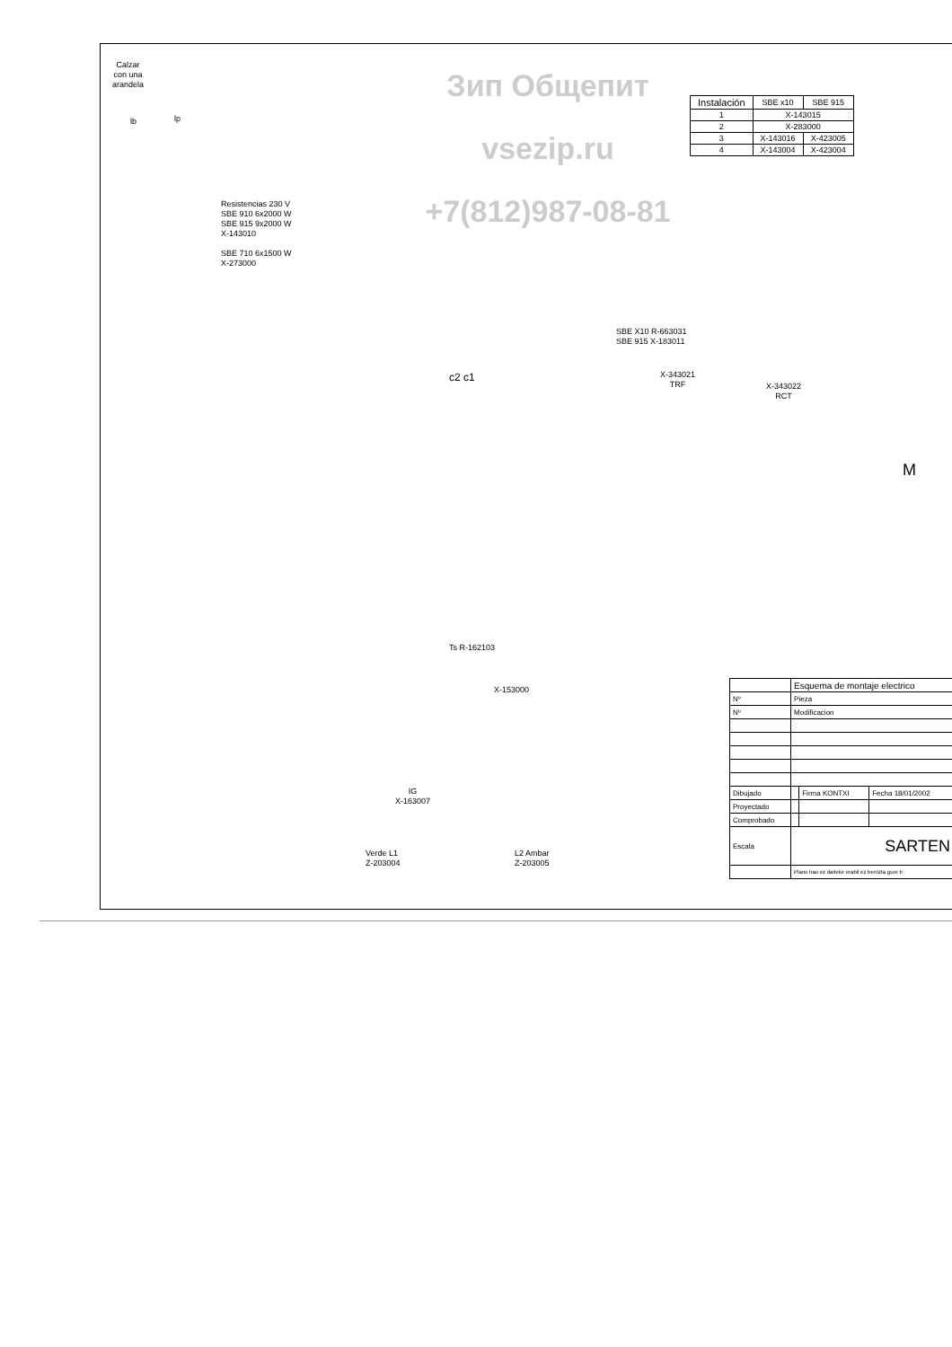Зип Общепит
vsezip.ru
+7(812)987-08-81
| Instalación | SBE x10 | SBE 915 |
| --- | --- | --- |
| 1 | X-143015 | |
| 2 | X-283000 | |
| 3 | X-143016 | X-423005 |
| 4 | X-143004 | X-423004 |
Calzar
con una
arandela
lb lp
Resistencias 230 V
SBE 910 6x2000 W
SBE 915 9x2000 W
X-143010
SBE 710 6x1500 W
X-273000
SBE X10 R-663031
SBE 915 X-183011
X-343021
TRF
X-343022
RCT
M
c2 c1
Ts R-162103
X-153000
IG
X-163007
Verde L1
Z-203004
L2 Ambar
Z-203005
| | Esquema de montaje electrico | | |
| Nº | Pieza | | |
| Nº | Modificacion | | |
| Dibujado | | Firma KONTXI | Fecha 18/01/2002 |
| Proyectado | | | |
| Comprobado | | | |
| Escala | SARTEN | | |
| | Plano hau ez daiteke erabil ez berrizta gure b | | |